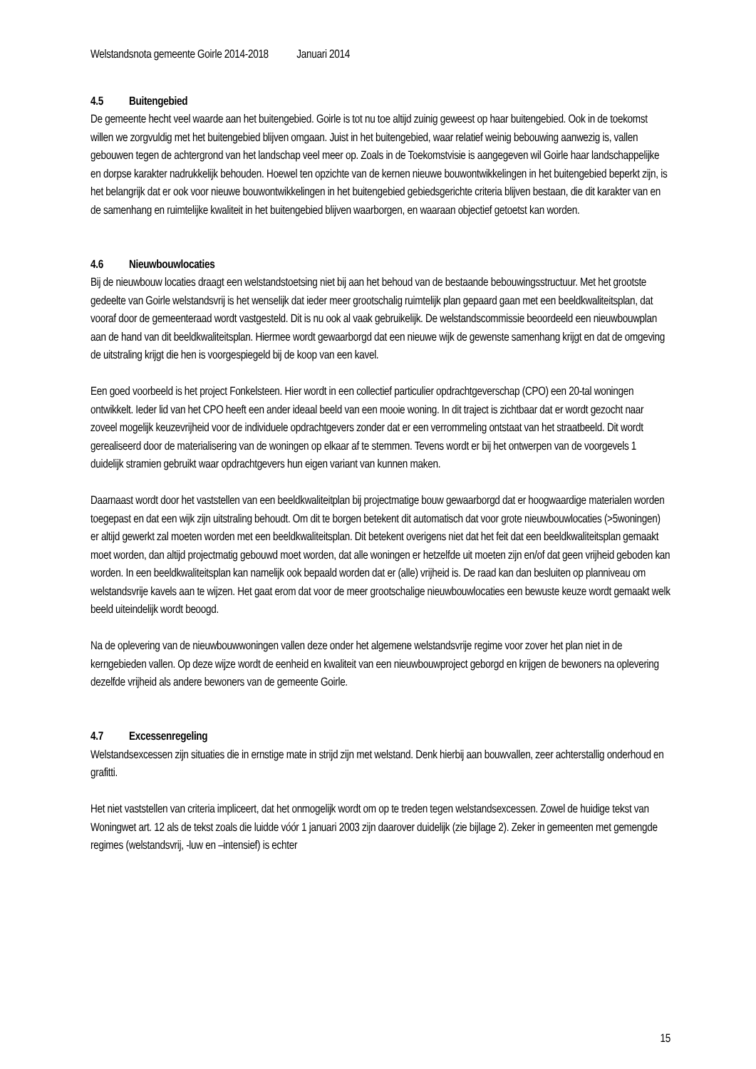Welstandsnota gemeente Goirle 2014-2018 Januari 2014
4.5 Buitengebied
De gemeente hecht veel waarde aan het buitengebied. Goirle is tot nu toe altijd zuinig geweest op haar buitengebied. Ook in de toekomst willen we zorgvuldig met het buitengebied blijven omgaan. Juist in het buitengebied, waar relatief weinig bebouwing aanwezig is, vallen gebouwen tegen de achtergrond van het landschap veel meer op. Zoals in de Toekomstvisie is aangegeven wil Goirle haar landschappelijke en dorpse karakter nadrukkelijk behouden. Hoewel ten opzichte van de kernen nieuwe bouwontwikkelingen in het buitengebied beperkt zijn, is het belangrijk dat er ook voor nieuwe bouwontwikkelingen in het buitengebied gebiedsgerichte criteria blijven bestaan, die dit karakter van en de samenhang en ruimtelijke kwaliteit in het buitengebied blijven waarborgen, en waaraan objectief getoetst kan worden.
4.6 Nieuwbouwlocaties
Bij de nieuwbouw locaties draagt een welstandstoetsing niet bij aan het behoud van de bestaande bebouwingsstructuur. Met het grootste gedeelte van Goirle welstandsvrij is het wenselijk dat ieder meer grootschalig ruimtelijk plan gepaard gaan met een beeldkwaliteitsplan, dat vooraf door de gemeenteraad wordt vastgesteld. Dit is nu ook al vaak gebruikelijk. De welstandscommissie beoordeeld een nieuwbouwplan aan de hand van dit beeldkwaliteitsplan. Hiermee wordt gewaarborgd dat een nieuwe wijk de gewenste samenhang krijgt en dat de omgeving de uitstraling krijgt die hen is voorgespiegeld bij de koop van een kavel.
Een goed voorbeeld is het project Fonkelsteen. Hier wordt in een collectief particulier opdrachtgeverschap (CPO) een 20-tal woningen ontwikkelt. Ieder lid van het CPO heeft een ander ideaal beeld van een mooie woning. In dit traject is zichtbaar dat er wordt gezocht naar zoveel mogelijk keuzevrijheid voor de individuele opdrachtgevers zonder dat er een verrommeling ontstaat van het straatbeeld. Dit wordt gerealiseerd door de materialisering van de woningen op elkaar af te stemmen. Tevens wordt er bij het ontwerpen van de voorgevels 1 duidelijk stramien gebruikt waar opdrachtgevers hun eigen variant van kunnen maken.
Daarnaast wordt door het vaststellen van een beeldkwaliteitplan bij projectmatige bouw gewaarborgd dat er hoogwaardige materialen worden toegepast en dat een wijk zijn uitstraling behoudt. Om dit te borgen betekent dit automatisch dat voor grote nieuwbouwlocaties (>5woningen) er altijd gewerkt zal moeten worden met een beeldkwaliteitsplan. Dit betekent overigens niet dat het feit dat een beeldkwaliteitsplan gemaakt moet worden, dan altijd projectmatig gebouwd moet worden, dat alle woningen er hetzelfde uit moeten zijn en/of dat geen vrijheid geboden kan worden. In een beeldkwaliteitsplan kan namelijk ook bepaald worden dat er (alle) vrijheid is. De raad kan dan besluiten op planniveau om welstandsvrije kavels aan te wijzen. Het gaat erom dat voor de meer grootschalige nieuwbouwlocaties een bewuste keuze wordt gemaakt welk beeld uiteindelijk wordt beoogd.
Na de oplevering van de nieuwbouwwoningen vallen deze onder het algemene welstandsvrije regime voor zover het plan niet in de kerngebieden vallen. Op deze wijze wordt de eenheid en kwaliteit van een nieuwbouwproject geborgd en krijgen de bewoners na oplevering dezelfde vrijheid als andere bewoners van de gemeente Goirle.
4.7 Excessenregeling
Welstandsexcessen zijn situaties die in ernstige mate in strijd zijn met welstand. Denk hierbij aan bouwvallen, zeer achterstallig onderhoud en grafitti.
Het niet vaststellen van criteria impliceert, dat het onmogelijk wordt om op te treden tegen welstandsexcessen. Zowel de huidige tekst van Woningwet art. 12 als de tekst zoals die luidde vóór 1 januari 2003 zijn daarover duidelijk (zie bijlage 2). Zeker in gemeenten met gemengde regimes (welstandsvrij, -luw en –intensief) is echter
15